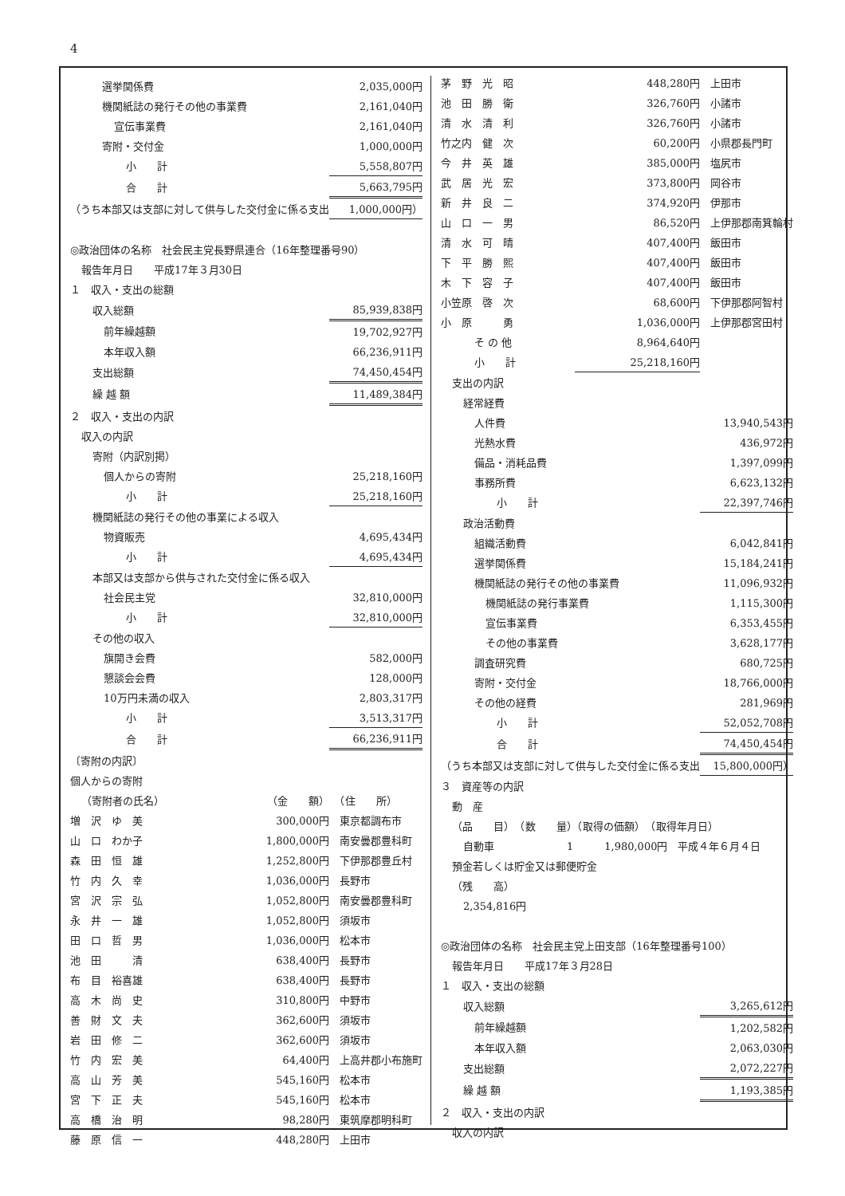4
| 選挙関係費 | | 2,035,000円 |
| 機関紙誌の発行その他の事業費 | | 2,161,040円 |
| 宣伝事業費 | | 2,161,040円 |
| 寄附・交付金 | | 1,000,000円 |
| 小 計 | | 5,558,807円 |
| 合 計 | | 5,663,795円 |
| （うち本部又は支部に対して供与した交付金に係る支出 | | 1,000,000円） |
| ◎政治団体の名称 社会民主党長野県連合（16年整理番号90） | | |
| 報告年月日 平成17年３月30日 | | |
| １ 収入・支出の総額 | | |
| 収入総額 | | 85,939,838円 |
| 前年繰越額 | | 19,702,927円 |
| 本年収入額 | | 66,236,911円 |
| 支出総額 | | 74,450,454円 |
| 繰 越 額 | | 11,489,384円 |
| ２ 収入・支出の内訳 | | |
| 収入の内訳 | | |
| 寄附（内訳別掲） | | |
| 個人からの寄附 | | 25,218,160円 |
| 小 計 | | 25,218,160円 |
| 機関紙誌の発行その他の事業による収入 | | |
| 物資販売 | | 4,695,434円 |
| 小 計 | | 4,695,434円 |
| 本部又は支部から供与された交付金に係る収入 | | |
| 社会民主党 | | 32,810,000円 |
| 小 計 | | 32,810,000円 |
| その他の収入 | | |
| 旗開き会費 | | 582,000円 |
| 懇談会会費 | | 128,000円 |
| 10万円未満の収入 | | 2,803,317円 |
| 小 計 | | 3,513,317円 |
| 合 計 | | 66,236,911円 |
| 〔寄附の内訳〕 | | |
| 個人からの寄附 | | |
| （寄附者の氏名） | （金 額） | （住 所） |
| 増 沢 ゆ 美 | 300,000円 | 東京都調布市 |
| 山 口 わか子 | 1,800,000円 | 南安曇郡豊科町 |
| 森 田 恒 雄 | 1,252,800円 | 下伊那郡豊丘村 |
| 竹 内 久 幸 | 1,036,000円 | 長野市 |
| 宮 沢 宗 弘 | 1,052,800円 | 南安曇郡豊科町 |
| 永 井 一 雄 | 1,052,800円 | 須坂市 |
| 田 口 哲 男 | 1,036,000円 | 松本市 |
| 池 田 清 | 638,400円 | 長野市 |
| 布 目 裕喜雄 | 638,400円 | 長野市 |
| 高 木 尚 史 | 310,800円 | 中野市 |
| 善 財 文 夫 | 362,600円 | 須坂市 |
| 岩 田 修 二 | 362,600円 | 須坂市 |
| 竹 内 宏 美 | 64,400円 | 上高井郡小布施町 |
| 高 山 芳 美 | 545,160円 | 松本市 |
| 宮 下 正 夫 | 545,160円 | 松本市 |
| 高 橋 治 明 | 98,280円 | 東筑摩郡明科町 |
| 藤 原 信 一 | 448,280円 | 上田市 |
| 茅 野 光 昭 | 448,280円 | 上田市 |
| 池 田 勝 衛 | 326,760円 | 小諸市 |
| 清 水 清 利 | 326,760円 | 小諸市 |
| 竹之内 健 次 | 60,200円 | 小県郡長門町 |
| 今 井 英 雄 | 385,000円 | 塩尻市 |
| 武 居 光 宏 | 373,800円 | 岡谷市 |
| 新 井 良 二 | 374,920円 | 伊那市 |
| 山 口 一 男 | 86,520円 | 上伊那郡南箕輪村 |
| 清 水 可 晴 | 407,400円 | 飯田市 |
| 下 平 勝 熙 | 407,400円 | 飯田市 |
| 木 下 容 子 | 407,400円 | 飯田市 |
| 小笠原 啓 次 | 68,600円 | 下伊那郡阿智村 |
| 小 原 勇 | 1,036,000円 | 上伊那郡宮田村 |
| そ の 他 | 8,964,640円 | |
| 小 計 | 25,218,160円 | |
| 支出の内訳 | | |
| 経常経費 | | |
| 人件費 | | 13,940,543円 |
| 光熱水費 | | 436,972円 |
| 備品・消耗品費 | | 1,397,099円 |
| 事務所費 | | 6,623,132円 |
| 小 計 | | 22,397,746円 |
| 政治活動費 | | |
| 組織活動費 | | 6,042,841円 |
| 選挙関係費 | | 15,184,241円 |
| 機関紙誌の発行その他の事業費 | | 11,096,932円 |
| 機関紙誌の発行事業費 | | 1,115,300円 |
| 宣伝事業費 | | 6,353,455円 |
| その他の事業費 | | 3,628,177円 |
| 調査研究費 | | 680,725円 |
| 寄附・交付金 | | 18,766,000円 |
| その他の経費 | | 281,969円 |
| 小 計 | | 52,052,708円 |
| 合 計 | | 74,450,454円 |
| （うち本部又は支部に対して供与した交付金に係る支出 | | 15,800,000円） |
| ３ 資産等の内訳 | | |
| 動 産 | | |
| （品 目） （数 量）（取得の価額） （取得年月日） | | |
| 自動車 1 1,980,000円 平成４年６月４日 | | |
| 預金若しくは貯金又は郵便貯金 | | |
| （残 高） | | |
| 2,354,816円 | | |
| ◎政治団体の名称 社会民主党上田支部（16年整理番号100） | | |
| 報告年月日 平成17年３月28日 | | |
| １ 収入・支出の総額 | | |
| 収入総額 | | 3,265,612円 |
| 前年繰越額 | | 1,202,582円 |
| 本年収入額 | | 2,063,030円 |
| 支出総額 | | 2,072,227円 |
| 繰 越 額 | | 1,193,385円 |
| ２ 収入・支出の内訳 | | |
| 収入の内訳 | | |